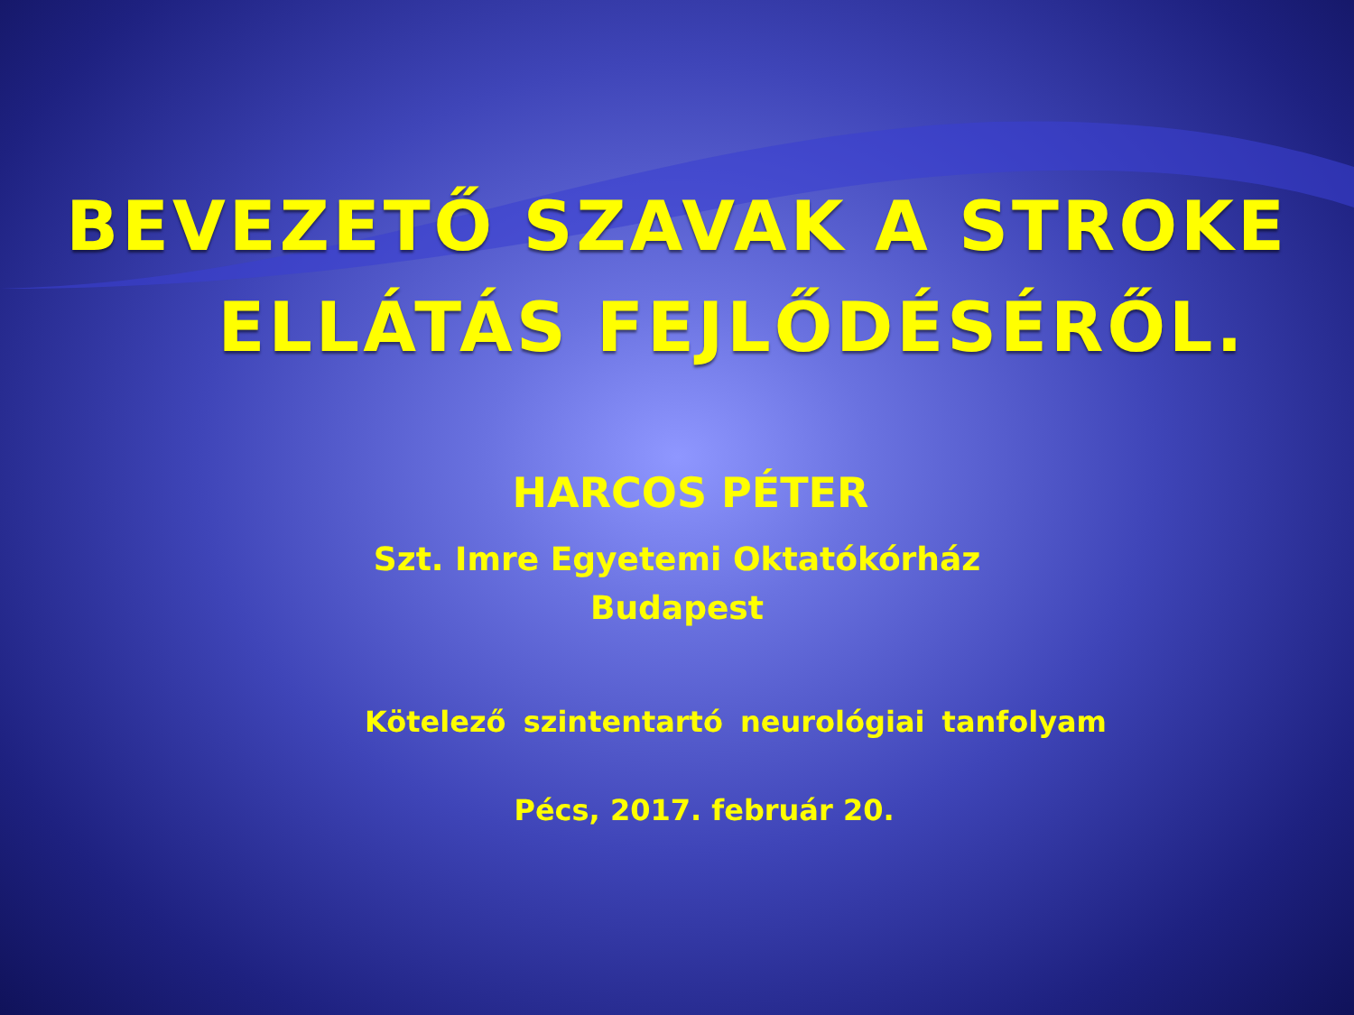BEVEZETŐ SZAVAK A STROKE
ELLÁTÁS FEJLŐDÉSÉRŐL.
HARCOS PÉTER
Szt. Imre Egyetemi Oktatókórház
Budapest
Kötelező szintentartó neurológiai tanfolyam
Pécs, 2017. február 20.